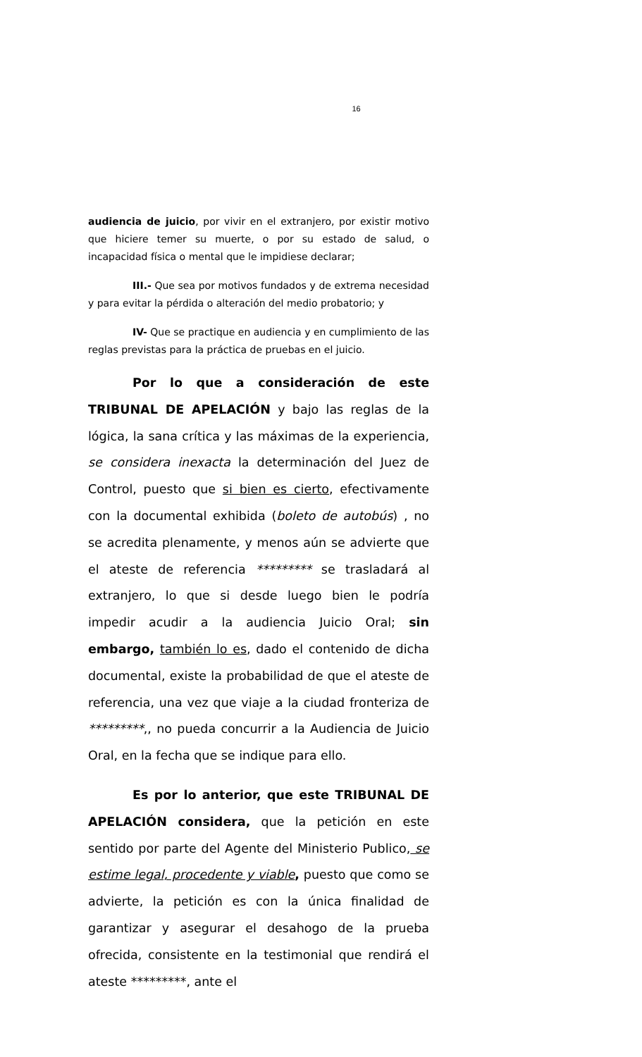16
audiencia de juicio, por vivir en el extranjero, por existir motivo que hiciere temer su muerte, o por su estado de salud, o incapacidad física o mental que le impidiese declarar;
III.- Que sea por motivos fundados y de extrema necesidad y para evitar la pérdida o alteración del medio probatorio; y
IV- Que se practique en audiencia y en cumplimiento de las reglas previstas para la práctica de pruebas en el juicio.
Por lo que a consideración de este TRIBUNAL DE APELACIÓN y bajo las reglas de la lógica, la sana crítica y las máximas de la experiencia, se considera inexacta la determinación del Juez de Control, puesto que si bien es cierto, efectivamente con la documental exhibida (boleto de autobús) , no se acredita plenamente, y menos aún se advierte que el ateste de referencia ********* se trasladará al extranjero, lo que si desde luego bien le podría impedir acudir a la audiencia Juicio Oral; sin embargo, también lo es, dado el contenido de dicha documental, existe la probabilidad de que el ateste de referencia, una vez que viaje a la ciudad fronteriza de *********,, no pueda concurrir a la Audiencia de Juicio Oral, en la fecha que se indique para ello.
Es por lo anterior, que este TRIBUNAL DE APELACIÓN considera, que la petición en este sentido por parte del Agente del Ministerio Publico, se estime legal, procedente y viable, puesto que como se advierte, la petición es con la única finalidad de garantizar y asegurar el desahogo de la prueba ofrecida, consistente en la testimonial que rendirá el ateste *********, ante el